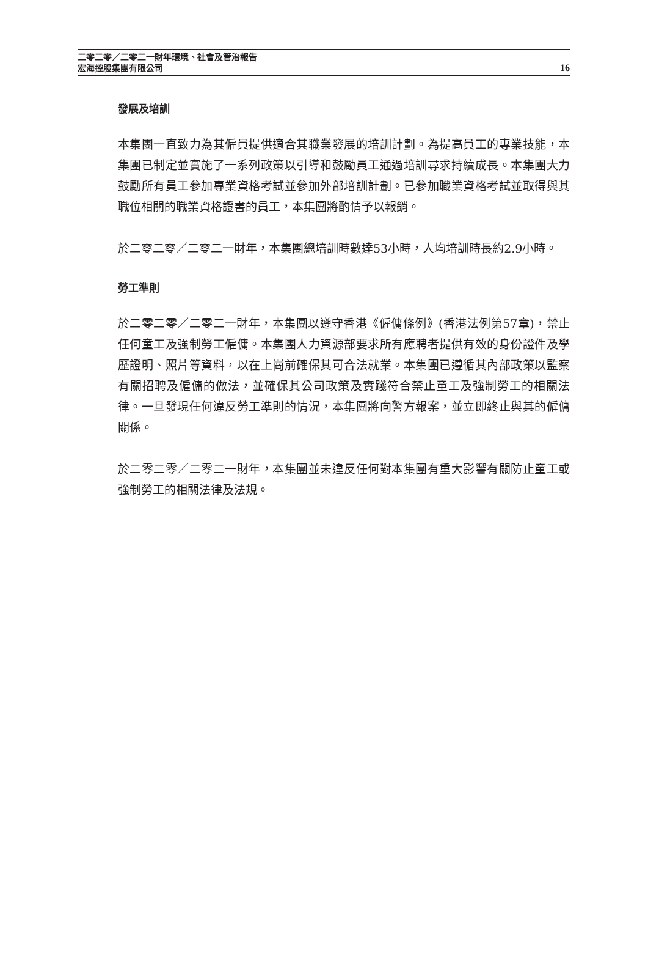二零二零／二零二一財年環境、社會及管治報告
宏海控股集團有限公司
16
發展及培訓
本集團一直致力為其僱員提供適合其職業發展的培訓計劃。為提高員工的專業技能，本集團已制定並實施了一系列政策以引導和鼓勵員工通過培訓尋求持續成長。本集團大力鼓勵所有員工參加專業資格考試並參加外部培訓計劃。已參加職業資格考試並取得與其職位相關的職業資格證書的員工，本集團將酌情予以報銷。
於二零二零／二零二一財年，本集團總培訓時數達53小時，人均培訓時長約2.9小時。
勞工準則
於二零二零／二零二一財年，本集團以遵守香港《僱傭條例》(香港法例第57章)，禁止任何童工及強制勞工僱傭。本集團人力資源部要求所有應聘者提供有效的身份證件及學歷證明、照片等資料，以在上崗前確保其可合法就業。本集團已遵循其內部政策以監察有關招聘及僱傭的做法，並確保其公司政策及實踐符合禁止童工及強制勞工的相關法律。一旦發現任何違反勞工準則的情況，本集團將向警方報案，並立即終止與其的僱傭關係。
於二零二零／二零二一財年，本集團並未違反任何對本集團有重大影響有關防止童工或強制勞工的相關法律及法規。